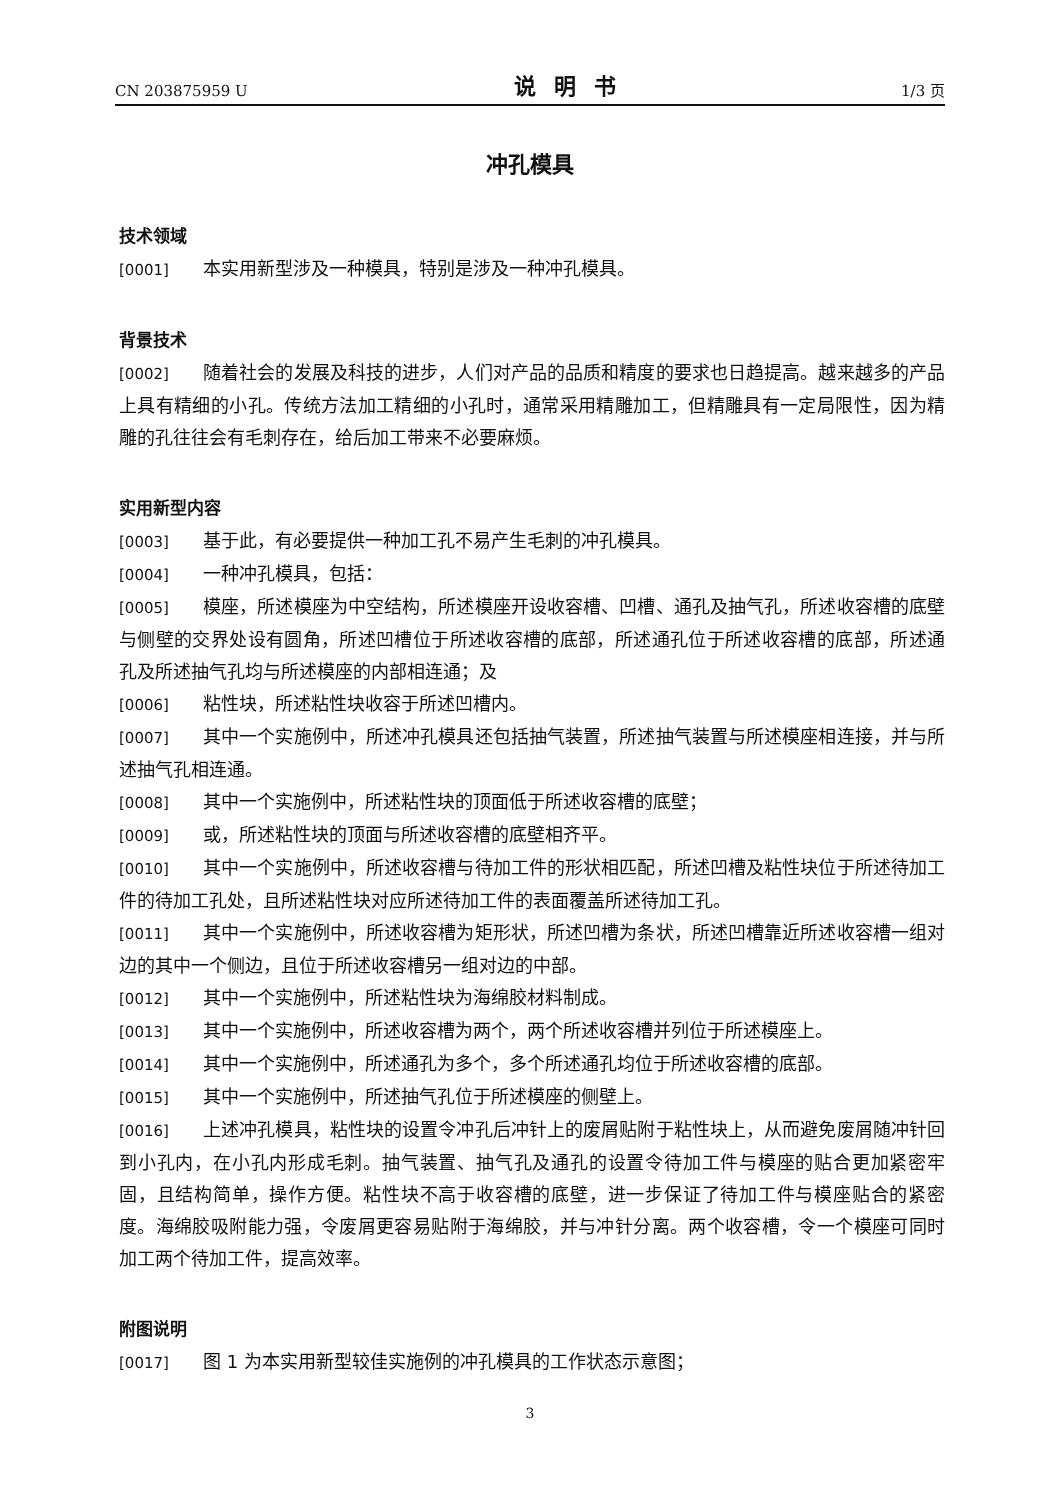CN 203875959 U 说明书 1/3 页
冲孔模具
技术领域
[0001] 本实用新型涉及一种模具，特别是涉及一种冲孔模具。
背景技术
[0002] 随着社会的发展及科技的进步，人们对产品的品质和精度的要求也日趋提高。越来越多的产品上具有精细的小孔。传统方法加工精细的小孔时，通常采用精雕加工，但精雕具有一定局限性，因为精雕的孔往往会有毛刺存在，给后加工带来不必要麻烦。
实用新型内容
[0003] 基于此，有必要提供一种加工孔不易产生毛刺的冲孔模具。
[0004] 一种冲孔模具，包括：
[0005] 模座，所述模座为中空结构，所述模座开设收容槽、凹槽、通孔及抽气孔，所述收容槽的底壁与侧壁的交界处设有圆角，所述凹槽位于所述收容槽的底部，所述通孔位于所述收容槽的底部，所述通孔及所述抽气孔均与所述模座的内部相连通；及
[0006] 粘性块，所述粘性块收容于所述凹槽内。
[0007] 其中一个实施例中，所述冲孔模具还包括抽气装置，所述抽气装置与所述模座相连接，并与所述抽气孔相连通。
[0008] 其中一个实施例中，所述粘性块的顶面低于所述收容槽的底壁；
[0009] 或，所述粘性块的顶面与所述收容槽的底壁相齐平。
[0010] 其中一个实施例中，所述收容槽与待加工件的形状相匹配，所述凹槽及粘性块位于所述待加工件的待加工孔处，且所述粘性块对应所述待加工件的表面覆盖所述待加工孔。
[0011] 其中一个实施例中，所述收容槽为矩形状，所述凹槽为条状，所述凹槽靠近所述收容槽一组对边的其中一个侧边，且位于所述收容槽另一组对边的中部。
[0012] 其中一个实施例中，所述粘性块为海绵胶材料制成。
[0013] 其中一个实施例中，所述收容槽为两个，两个所述收容槽并列位于所述模座上。
[0014] 其中一个实施例中，所述通孔为多个，多个所述通孔均位于所述收容槽的底部。
[0015] 其中一个实施例中，所述抽气孔位于所述模座的侧壁上。
[0016] 上述冲孔模具，粘性块的设置令冲孔后冲针上的废屑贴附于粘性块上，从而避免废屑随冲针回到小孔内，在小孔内形成毛刺。抽气装置、抽气孔及通孔的设置令待加工件与模座的贴合更加紧密牢固，且结构简单，操作方便。粘性块不高于收容槽的底壁，进一步保证了待加工件与模座贴合的紧密度。海绵胶吸附能力强，令废屑更容易贴附于海绵胶，并与冲针分离。两个收容槽，令一个模座可同时加工两个待加工件，提高效率。
附图说明
[0017] 图 1 为本实用新型较佳实施例的冲孔模具的工作状态示意图；
3